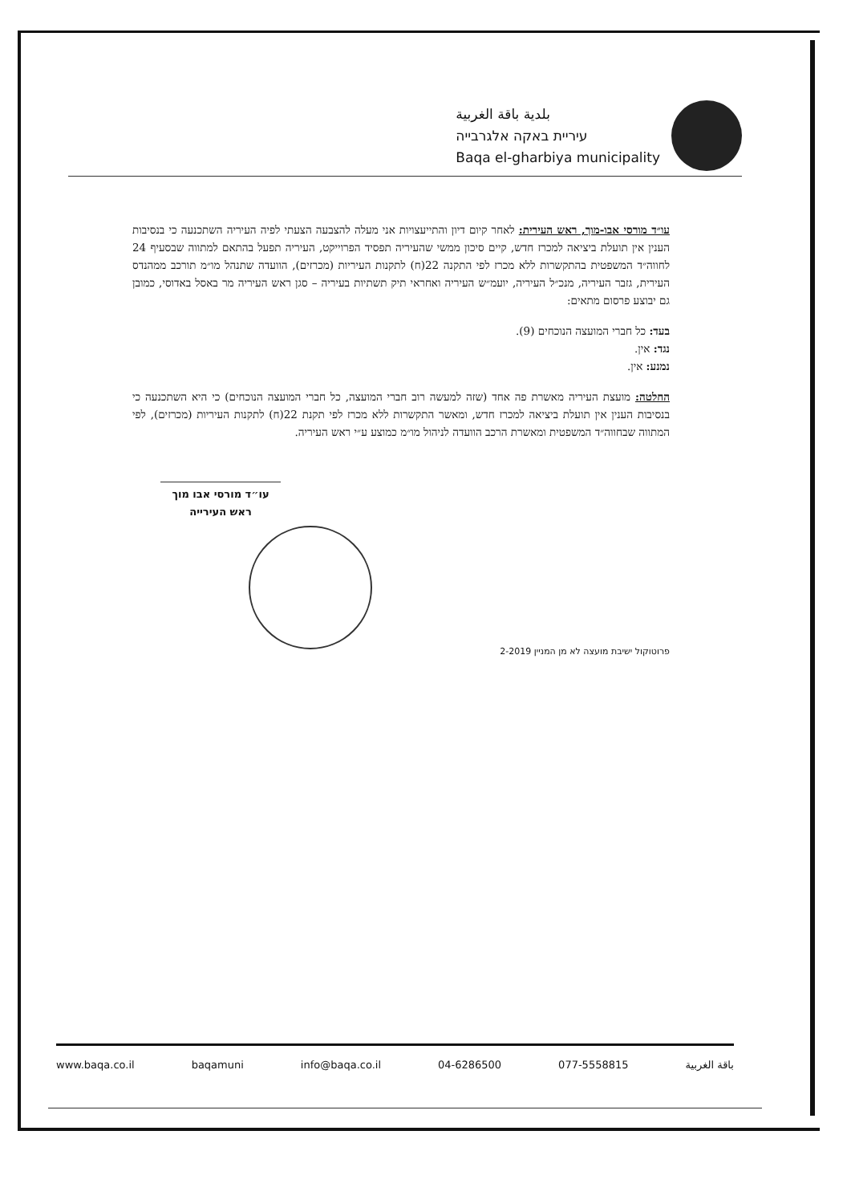بلدية باقة الغربية
עיריית באקה אלגרבייה
Baqa el-gharbiya municipality
עו״ד מורסי אבו-מוך, ראש העירית: לאחר קיום דיון והתייעצויות אני מעלה להצבעה הצעתי לפיה העיריה השתכנעה כי בנסיבות הענין אין תועלת ביציאה למכרז חדש, קיים סיכון ממשי שהעיריה תפסיד הפרוייקט, העיריה תפעל בהתאם למתווה שבסעיף 24 לחווה״ד המשפטית בהתקשרות ללא מכרז לפי התקנה 22(ח) לתקנות העיריות (מכרזים), הוועדה שתנהל מו״מ תורכב ממהנדס העירית, גזבר העיריה, מנכ״ל העיריה, יועמ״ש העיריה ואחראי תיק תשתיות בעיריה – סגן ראש העיריה מר באסל באדוסי, כמובן גם יבוצע פרסום מתאים:
בעד: כל חברי המועצה הנוכחים (9).
נגד: אין.
נמנע: אין.
החלטה: מועצת העיריה מאשרת פה אחד (שזה למעשה רוב חברי המועצה, כל חברי המועצה הנוכחים) כי היא השתכנעה כי בנסיבות הענין אין תועלת ביציאה למכרז חדש, ומאשר התקשרות ללא מכרז לפי תקנת 22(ח) לתקנות העיריות (מכרזים), לפי המתווה שבחווה״ד המשפטית ומאשרת הרכב הוועדה לניהול מו״מ כמוצע ע״י ראש העיריה.
עו״ד מורסי אבו מוך
ראש העירייה
פרוטוקול ישיבת מועצה לא מן המניין 2-2019
www.baqa.co.il baqamuni info@baqa.co.il 04-6286500 077-5558815 باقة الغربية